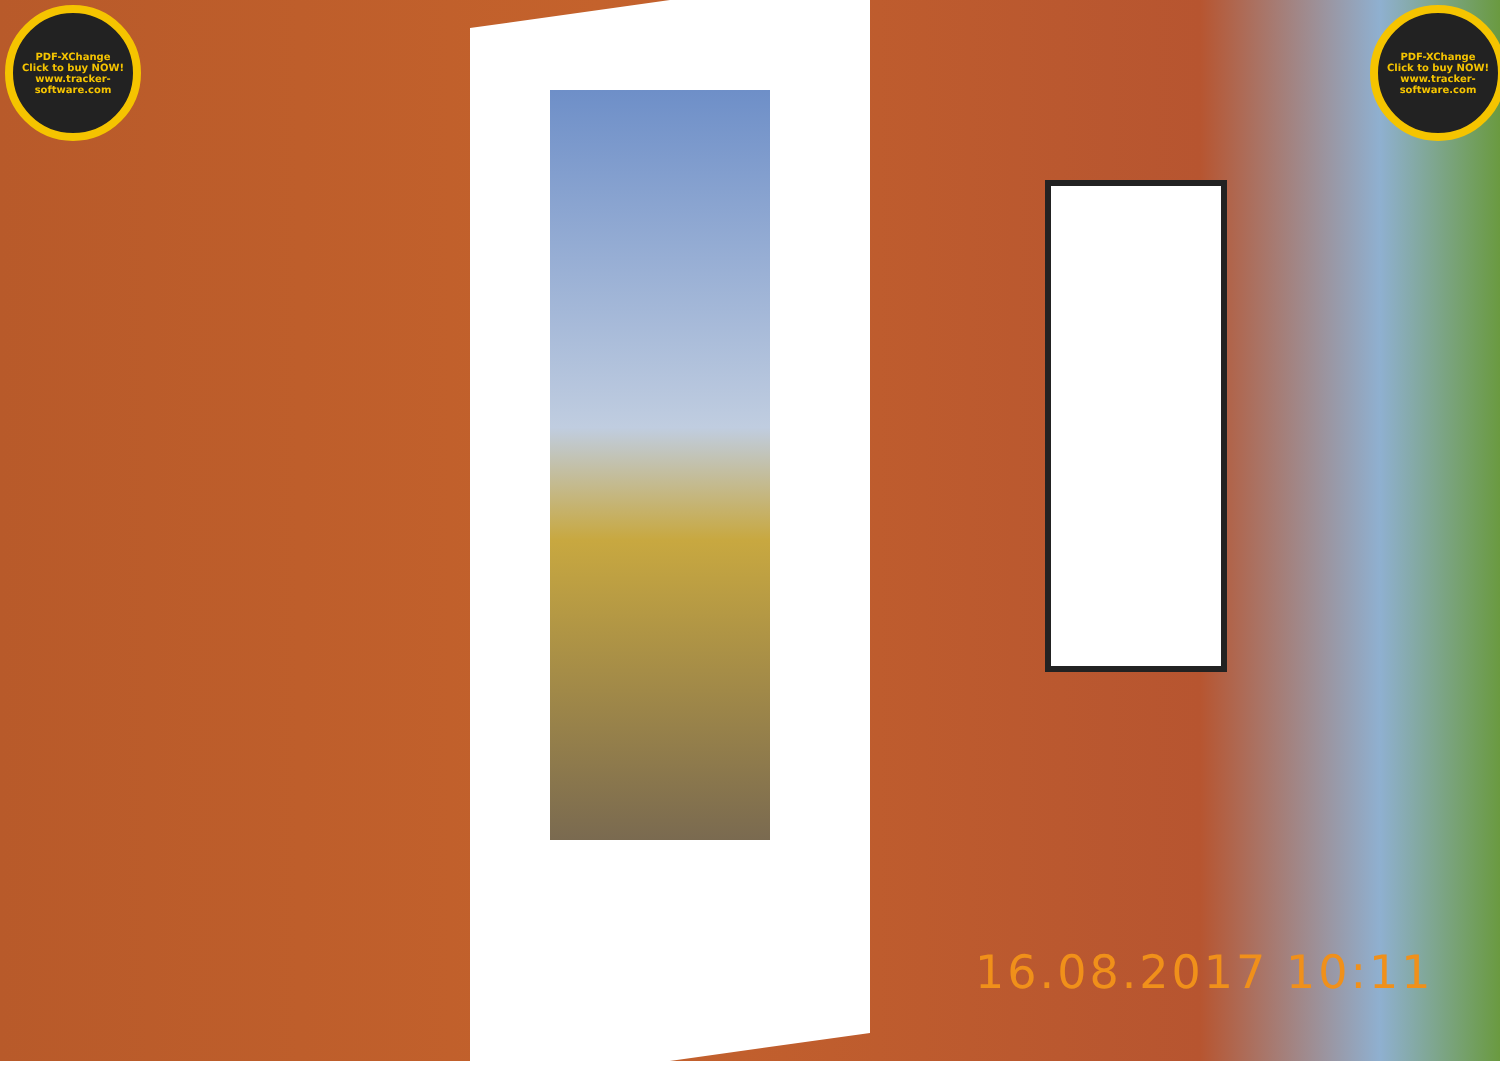PDF-XChange
Click to buy NOW!
www.tracker-software.com
PDF-XChange
Click to buy NOW!
www.tracker-software.com
16.08.2017 10:11